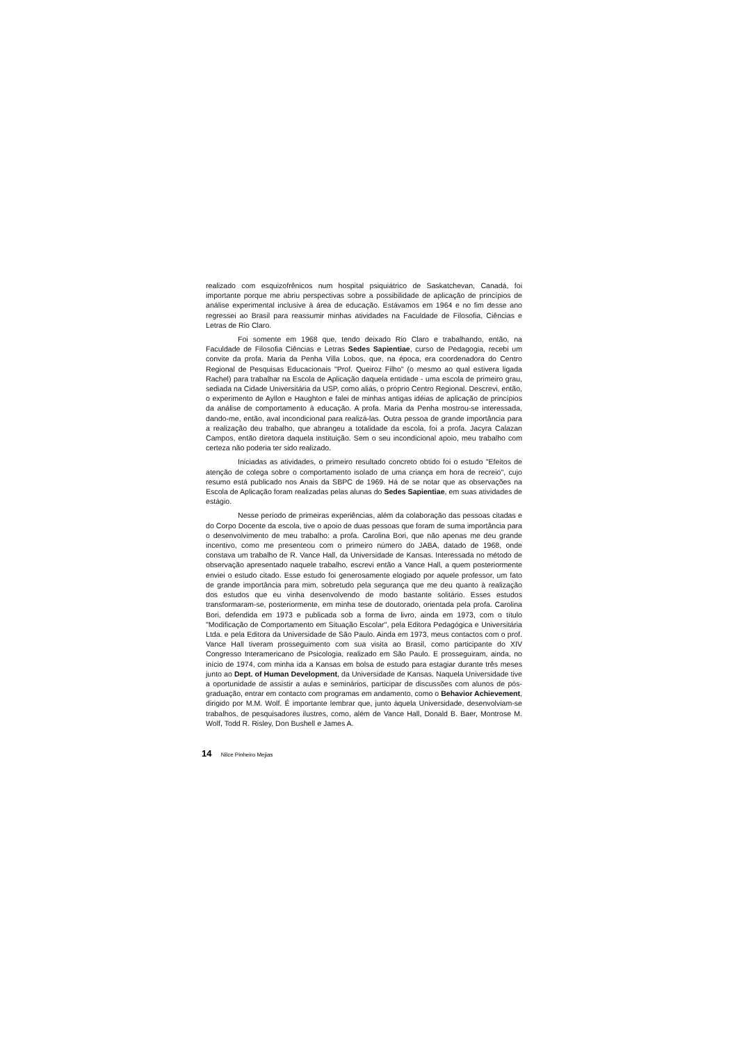realizado com esquizofrênicos num hospital psiquiátrico de Saskatchevan, Canadá, foi importante porque me abriu perspectivas sobre a possibilidade de aplicação de princípios de análise experimental inclusive à área de educação. Estávamos em 1964 e no fim desse ano regressei ao Brasil para reassumir minhas atividades na Faculdade de Filosofia, Ciências e Letras de Rio Claro.
Foi somente em 1968 que, tendo deixado Rio Claro e trabalhando, então, na Faculdade de Filosofia Ciências e Letras Sedes Sapientiae, curso de Pedagogia, recebi um convite da profa. Maria da Penha Villa Lobos, que, na época, era coordenadora do Centro Regional de Pesquisas Educacionais "Prof. Queiroz Filho" (o mesmo ao qual estivera ligada Rachel) para trabalhar na Escola de Aplicação daquela entidade - uma escola de primeiro grau, sediada na Cidade Universitária da USP, como aliás, o próprio Centro Regional. Descrevi, então, o experimento de Ayllon e Haughton e falei de minhas antigas idéias de aplicação de princípios da análise de comportamento à educação. A profa. Maria da Penha mostrou-se interessada, dando-me, então, aval incondicional para realizá-las. Outra pessoa de grande importância para a realização deu trabalho, que abrangeu a totalidade da escola, foi a profa. Jacyra Calazan Campos, então diretora daquela instituição. Sem o seu incondicional apoio, meu trabalho com certeza não poderia ter sido realizado.
Iniciadas as atividades, o primeiro resultado concreto obtido foi o estudo "Efeitos de atenção de colega sobre o comportamento isolado de uma criança em hora de recreio", cujo resumo está publicado nos Anais da SBPC de 1969. Há de se notar que as observações na Escola de Aplicação foram realizadas pelas alunas do Sedes Sapientiae, em suas atividades de estágio.
Nesse período de primeiras experiências, além da colaboração das pessoas citadas e do Corpo Docente da escola, tive o apoio de duas pessoas que foram de suma importância para o desenvolvimento de meu trabalho: a profa. Carolina Bori, que não apenas me deu grande incentivo, como me presenteou com o primeiro número do JABA, datado de 1968, onde constava um trabalho de R. Vance Hall, da Universidade de Kansas. Interessada no método de observação apresentado naquele trabalho, escrevi então a Vance Hall, a quem posteriormente enviei o estudo citado. Esse estudo foi generosamente elogiado por aquele professor, um fato de grande importância para mim, sobretudo pela segurança que me deu quanto à realização dos estudos que eu vinha desenvolvendo de modo bastante solitário. Esses estudos transformaram-se, posteriormente, em minha tese de doutorado, orientada pela profa. Carolina Bori, defendida em 1973 e publicada sob a forma de livro, ainda em 1973, com o título "Modificação de Comportamento em Situação Escolar", pela Editora Pedagógica e Universitária Ltda. e pela Editora da Universidade de São Paulo. Ainda em 1973, meus contactos com o prof. Vance Hall tiveram prosseguimento com sua visita ao Brasil, como participante do XIV Congresso Interamericano de Psicologia, realizado em São Paulo. E prosseguiram, ainda, no início de 1974, com minha ida a Kansas em bolsa de estudo para estagiar durante três meses junto ao Dept. of Human Development, da Universidade de Kansas. Naquela Universidade tive a oportunidade de assistir a aulas e seminários, participar de discussões com alunos de pós-graduação, entrar em contacto com programas em andamento, como o Behavior Achievement, dirigido por M.M. Wolf. É importante lembrar que, junto àquela Universidade, desenvolviam-se trabalhos, de pesquisadores ilustres, como, além de Vance Hall, Donald B. Baer, Montrose M. Wolf, Todd R. Risley, Don Bushell e James A.
14 Nilce Pinheiro Mejias